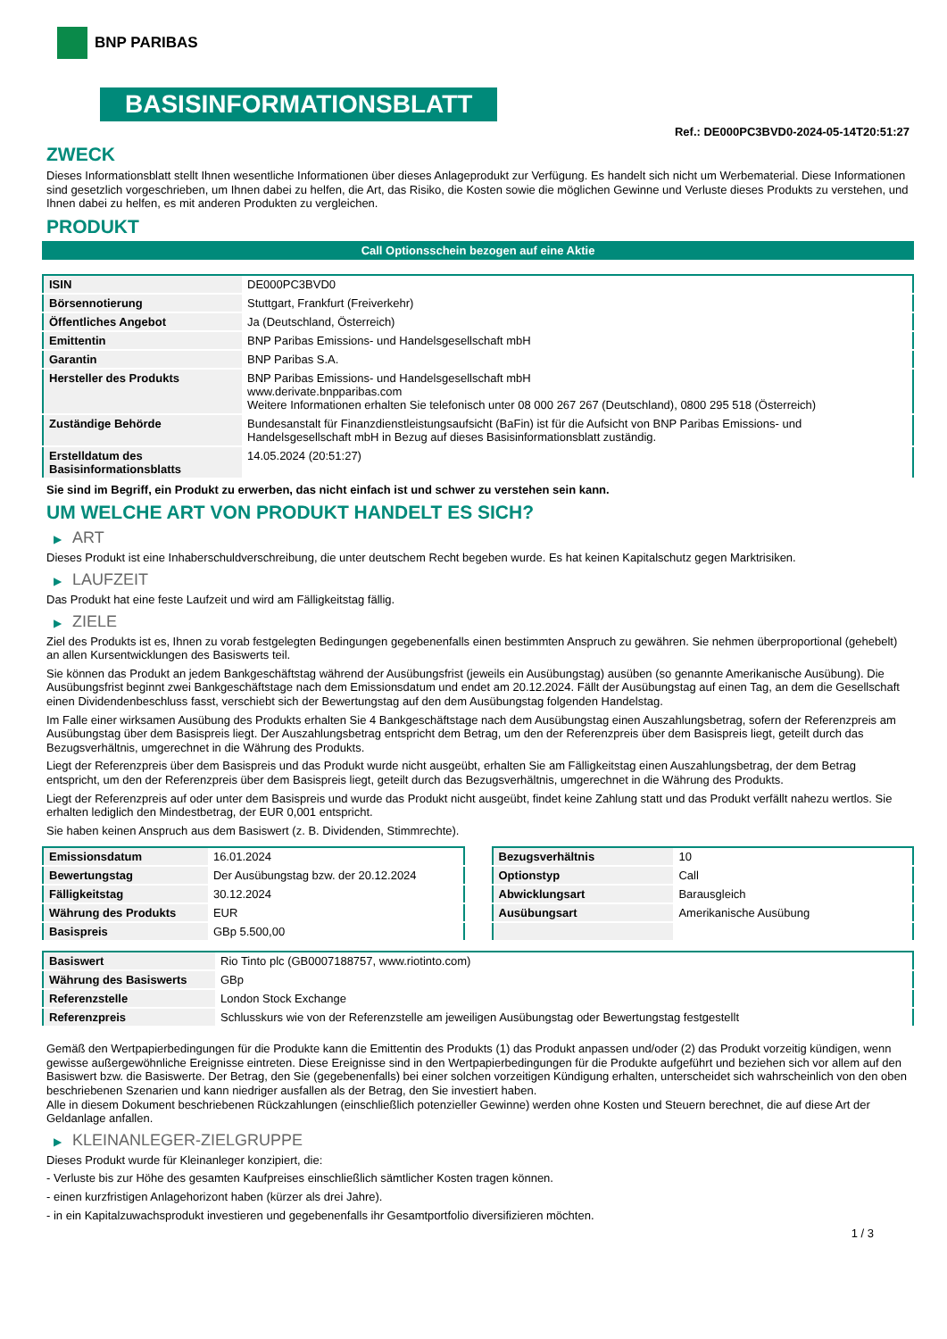BNP PARIBAS
BASISINFORMATIONSBLATT
Ref.: DE000PC3BVD0-2024-05-14T20:51:27
ZWECK
Dieses Informationsblatt stellt Ihnen wesentliche Informationen über dieses Anlageprodukt zur Verfügung. Es handelt sich nicht um Werbematerial. Diese Informationen sind gesetzlich vorgeschrieben, um Ihnen dabei zu helfen, die Art, das Risiko, die Kosten sowie die möglichen Gewinne und Verluste dieses Produkts zu verstehen, und Ihnen dabei zu helfen, es mit anderen Produkten zu vergleichen.
PRODUKT
Call Optionsschein bezogen auf eine Aktie
| ISIN | DE000PC3BVD0 |
| Börsennotierung | Stuttgart, Frankfurt (Freiverkehr) |
| Öffentliches Angebot | Ja (Deutschland, Österreich) |
| Emittentin | BNP Paribas Emissions- und Handelsgesellschaft mbH |
| Garantin | BNP Paribas S.A. |
| Hersteller des Produkts | BNP Paribas Emissions- und Handelsgesellschaft mbH www.derivate.bnpparibas.com Weitere Informationen erhalten Sie telefonisch unter 08 000 267 267 (Deutschland), 0800 295 518 (Österreich) |
| Zuständige Behörde | Bundesanstalt für Finanzdienstleistungsaufsicht (BaFin) ist für die Aufsicht von BNP Paribas Emissions- und Handelsgesellschaft mbH in Bezug auf dieses Basisinformationsblatt zuständig. |
| Erstelldatum des Basisinformationsblatts | 14.05.2024 (20:51:27) |
Sie sind im Begriff, ein Produkt zu erwerben, das nicht einfach ist und schwer zu verstehen sein kann.
UM WELCHE ART VON PRODUKT HANDELT ES SICH?
▶ ART
Dieses Produkt ist eine Inhaberschuldverschreibung, die unter deutschem Recht begeben wurde. Es hat keinen Kapitalschutz gegen Marktrisiken.
▶ LAUFZEIT
Das Produkt hat eine feste Laufzeit und wird am Fälligkeitstag fällig.
▶ ZIELE
Ziel des Produkts ist es, Ihnen zu vorab festgelegten Bedingungen gegebenenfalls einen bestimmten Anspruch zu gewähren. Sie nehmen überproportional (gehebelt) an allen Kursentwicklungen des Basiswerts teil.
Sie können das Produkt an jedem Bankgeschäftstag während der Ausübungsfrist (jeweils ein Ausübungstag) ausüben (so genannte Amerikanische Ausübung). Die Ausübungsfrist beginnt zwei Bankgeschäftstage nach dem Emissionsdatum und endet am 20.12.2024. Fällt der Ausübungstag auf einen Tag, an dem die Gesellschaft einen Dividendenbeschluss fasst, verschiebt sich der Bewertungstag auf den dem Ausübungstag folgenden Handelstag.
Im Falle einer wirksamen Ausübung des Produkts erhalten Sie 4 Bankgeschäftstage nach dem Ausübungstag einen Auszahlungsbetrag, sofern der Referenzpreis am Ausübungstag über dem Basispreis liegt. Der Auszahlungsbetrag entspricht dem Betrag, um den der Referenzpreis über dem Basispreis liegt, geteilt durch das Bezugsverhältnis, umgerechnet in die Währung des Produkts.
Liegt der Referenzpreis über dem Basispreis und das Produkt wurde nicht ausgeübt, erhalten Sie am Fälligkeitstag einen Auszahlungsbetrag, der dem Betrag entspricht, um den der Referenzpreis über dem Basispreis liegt, geteilt durch das Bezugsverhältnis, umgerechnet in die Währung des Produkts.
Liegt der Referenzpreis auf oder unter dem Basispreis und wurde das Produkt nicht ausgeübt, findet keine Zahlung statt und das Produkt verfällt nahezu wertlos. Sie erhalten lediglich den Mindestbetrag, der EUR 0,001 entspricht.
Sie haben keinen Anspruch aus dem Basiswert (z. B. Dividenden, Stimmrechte).
| Emissionsdatum | 16.01.2024 |
| Bewertungstag | Der Ausübungstag bzw. der 20.12.2024 |
| Fälligkeitstag | 30.12.2024 |
| Währung des Produkts | EUR |
| Basispreis | GBp 5.500,00 |
| Bezugsverhältnis | 10 |
| Optionstyp | Call |
| Abwicklungsart | Barausgleich |
| Ausübungsart | Amerikanische Ausübung |
| Basiswert | Rio Tinto plc (GB0007188757, www.riotinto.com) |
| Währung des Basiswerts | GBp |
| Referenzstelle | London Stock Exchange |
| Referenzpreis | Schlusskurs wie von der Referenzstelle am jeweiligen Ausübungstag oder Bewertungstag festgestellt |
Gemäß den Wertpapierbedingungen für die Produkte kann die Emittentin des Produkts (1) das Produkt anpassen und/oder (2) das Produkt vorzeitig kündigen, wenn gewisse außergewöhnliche Ereignisse eintreten. Diese Ereignisse sind in den Wertpapierbedingungen für die Produkte aufgeführt und beziehen sich vor allem auf den Basiswert bzw. die Basiswerte. Der Betrag, den Sie (gegebenenfalls) bei einer solchen vorzeitigen Kündigung erhalten, unterscheidet sich wahrscheinlich von den oben beschriebenen Szenarien und kann niedriger ausfallen als der Betrag, den Sie investiert haben.
Alle in diesem Dokument beschriebenen Rückzahlungen (einschließlich potenzieller Gewinne) werden ohne Kosten und Steuern berechnet, die auf diese Art der Geldanlage anfallen.
▶ KLEINANLEGER-ZIELGRUPPE
Dieses Produkt wurde für Kleinanleger konzipiert, die:
- Verluste bis zur Höhe des gesamten Kaufpreises einschließlich sämtlicher Kosten tragen können.
- einen kurzfristigen Anlagehorizont haben (kürzer als drei Jahre).
- in ein Kapitalzuwachsprodukt investieren und gegebenenfalls ihr Gesamtportfolio diversifizieren möchten.
1 / 3